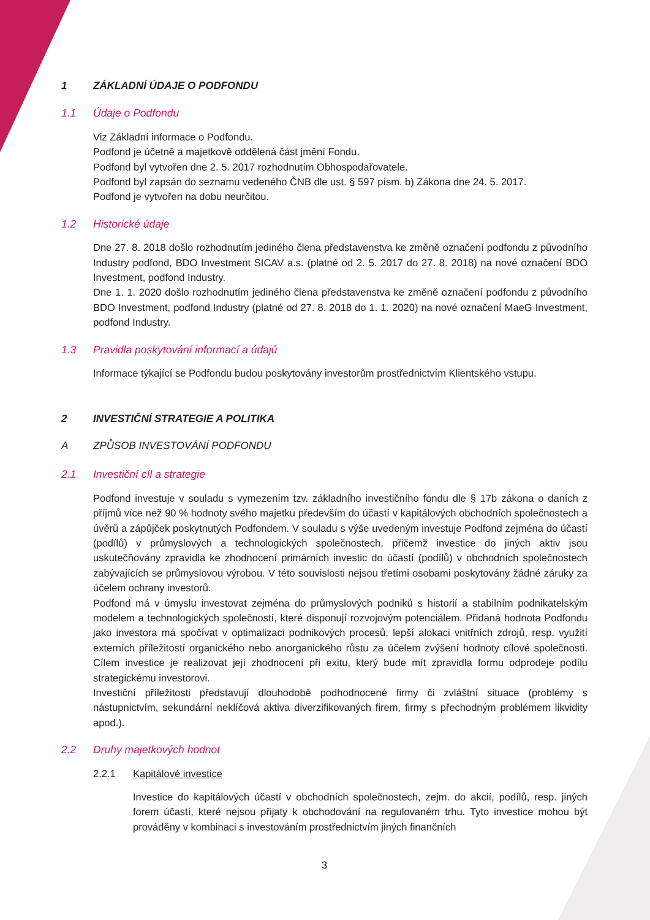1 ZÁKLADNÍ ÚDAJE O PODFONDU
1.1 Údaje o Podfondu
Viz Základní informace o Podfondu.
Podfond je účetně a majetkově oddělená část jmění Fondu.
Podfond byl vytvořen dne 2. 5. 2017 rozhodnutím Obhospodařovatele.
Podfond byl zapsán do seznamu vedeného ČNB dle ust. § 597 písm. b) Zákona dne 24. 5. 2017.
Podfond je vytvořen na dobu neurčitou.
1.2 Historické údaje
Dne 27. 8. 2018 došlo rozhodnutím jediného člena představenstva ke změně označení podfondu z původního Industry podfond, BDO Investment SICAV a.s. (platné od 2. 5. 2017 do 27. 8. 2018) na nové označení BDO Investment, podfond Industry.
Dne 1. 1. 2020 došlo rozhodnutím jediného člena představenstva ke změně označení podfondu z původního BDO Investment, podfond Industry (platné od 27. 8. 2018 do 1. 1. 2020) na nové označení MaeG Investment, podfond Industry.
1.3 Pravidla poskytování informací a údajů
Informace týkající se Podfondu budou poskytovány investorům prostřednictvím Klientského vstupu.
2 INVESTIČNÍ STRATEGIE A POLITIKA
A ZPŮSOB INVESTOVÁNÍ PODFONDU
2.1 Investiční cíl a strategie
Podfond investuje v souladu s vymezením tzv. základního investičního fondu dle § 17b zákona o daních z příjmů více než 90 % hodnoty svého majetku především do účastí v kapitálových obchodních společnostech a úvěrů a zápůjček poskytnutých Podfondem. V souladu s výše uvedeným investuje Podfond zejména do účastí (podílů) v průmyslových a technologických společnostech, přičemž investice do jiných aktiv jsou uskutečňovány zpravidla ke zhodnocení primárních investic do účastí (podílů) v obchodních společnostech zabývajících se průmyslovou výrobou. V této souvislosti nejsou třetími osobami poskytovány žádné záruky za účelem ochrany investorů.
Podfond má v úmyslu investovat zejména do průmyslových podniků s historií a stabilním podnikatelským modelem a technologických společností, které disponují rozvojovým potenciálem. Přidaná hodnota Podfondu jako investora má spočívat v optimalizaci podnikových procesů, lepší alokaci vnitřních zdrojů, resp. využití externích příležitostí organického nebo anorganického růstu za účelem zvýšení hodnoty cílové společnosti. Cílem investice je realizovat její zhodnocení při exitu, který bude mít zpravidla formu odprodeje podílu strategickému investorovi.
Investiční příležitosti představují dlouhodobě podhodnocené firmy či zvláštní situace (problémy s nástupnictvím, sekundární neklíčová aktiva diverzifikovaných firem, firmy s přechodným problémem likvidity apod.).
2.2 Druhy majetkových hodnot
2.2.1 Kapitálové investice
Investice do kapitálových účastí v obchodních společnostech, zejm. do akcií, podílů, resp. jiných forem účastí, které nejsou přijaty k obchodování na regulovaném trhu. Tyto investice mohou být prováděny v kombinaci s investováním prostřednictvím jiných finančních
3